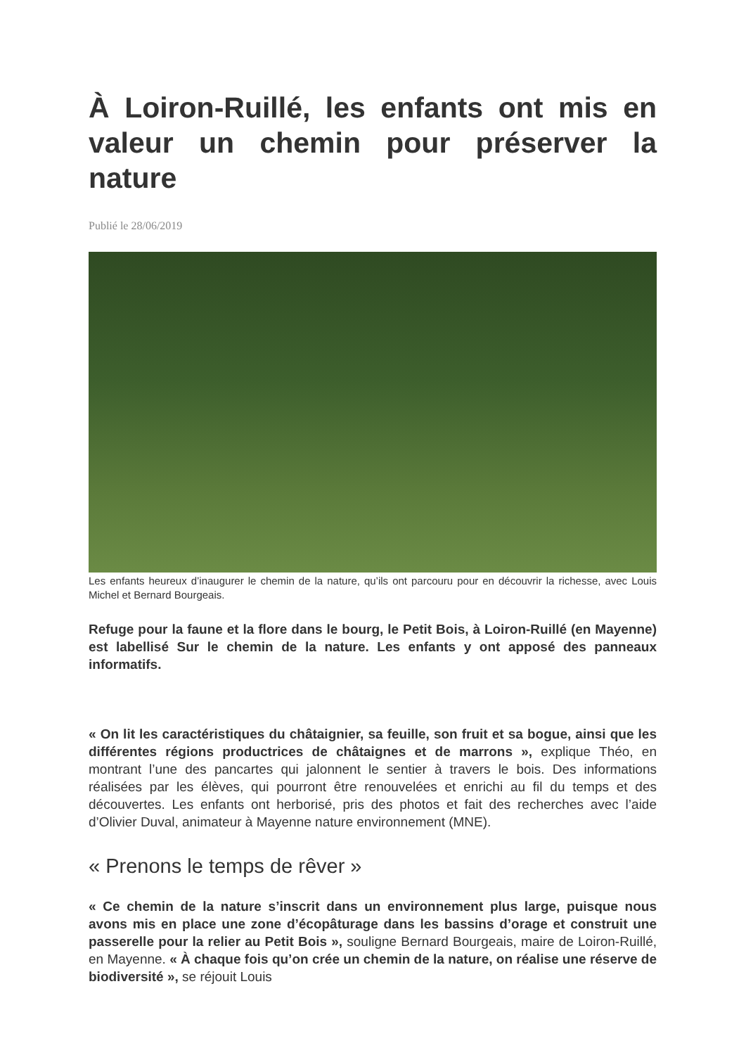À Loiron-Ruillé, les enfants ont mis en valeur un chemin pour préserver la nature
Publié le 28/06/2019
Les enfants heureux d’inaugurer le chemin de la nature, qu’ils ont parcouru pour en découvrir la richesse, avec Louis Michel et Bernard Bourgeais.
Refuge pour la faune et la flore dans le bourg, le Petit Bois, à Loiron-Ruillé (en Mayenne) est labellisé Sur le chemin de la nature. Les enfants y ont apposé des panneaux informatifs.
« On lit les caractéristiques du châtaignier, sa feuille, son fruit et sa bogue, ainsi que les différentes régions productrices de châtaignes et de marrons », explique Théo, en montrant l’une des pancartes qui jalonnent le sentier à travers le bois. Des informations réalisées par les élèves, qui pourront être renouvelées et enrichi au fil du temps et des découvertes. Les enfants ont herborisé, pris des photos et fait des recherches avec l’aide d’Olivier Duval, animateur à Mayenne nature environnement (MNE).
« Prenons le temps de rêver »
« Ce chemin de la nature s’inscrit dans un environnement plus large, puisque nous avons mis en place une zone d’écopâturage dans les bassins d’orage et construit une passerelle pour la relier au Petit Bois », souligne Bernard Bourgeais, maire de Loiron-Ruillé, en Mayenne. « À chaque fois qu’on crée un chemin de la nature, on réalise une réserve de biodiversité », se réjouit Louis